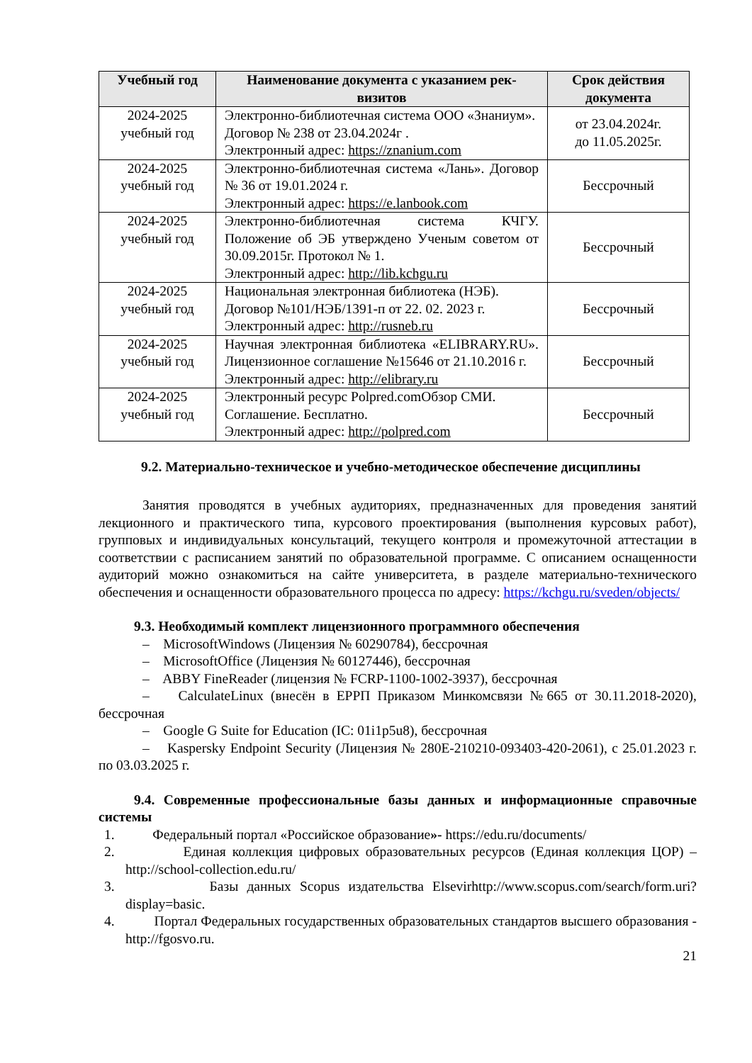| Учебный год | Наименование документа с указанием рек-визитов | Срок действия документа |
| --- | --- | --- |
| 2024-2025 учебный год | Электронно-библиотечная система ООО «Знаниум». Договор № 238 от 23.04.2024г . Электронный адрес: https://znanium.com | от 23.04.2024г. до 11.05.2025г. |
| 2024-2025 учебный год | Электронно-библиотечная система «Лань». Договор № 36 от 19.01.2024 г. Электронный адрес: https://e.lanbook.com | Бессрочный |
| 2024-2025 учебный год | Электронно-библиотечная система КЧГУ. Положение об ЭБ утверждено Ученым советом от 30.09.2015г. Протокол № 1. Электронный адрес: http://lib.kchgu.ru | Бессрочный |
| 2024-2025 учебный год | Национальная электронная библиотека (НЭБ). Договор №101/НЭБ/1391-п от 22. 02. 2023 г. Электронный адрес: http://rusneb.ru | Бессрочный |
| 2024-2025 учебный год | Научная электронная библиотека «ELIBRARY.RU». Лицензионное соглашение №15646 от 21.10.2016 г. Электронный адрес: http://elibrary.ru | Бессрочный |
| 2024-2025 учебный год | Электронный ресурс Polpred.comОбзор СМИ. Соглашение. Бесплатно. Электронный адрес: http://polpred.com | Бессрочный |
9.2. Материально-техническое и учебно-методическое обеспечение дисциплины
Занятия проводятся в учебных аудиториях, предназначенных для проведения занятий лекционного и практического типа, курсового проектирования (выполнения курсовых работ), групповых и индивидуальных консультаций, текущего контроля и промежуточной аттестации в соответствии с расписанием занятий по образовательной программе. С описанием оснащенности аудиторий можно ознакомиться на сайте университета, в разделе материально-технического обеспечения и оснащенности образовательного процесса по адресу: https://kchgu.ru/sveden/objects/
9.3. Необходимый комплект лицензионного программного обеспечения
– MicrosoftWindows (Лицензия № 60290784), бессрочная
– MicrosoftOffice (Лицензия № 60127446), бессрочная
– ABBY FineReader (лицензия № FCRP-1100-1002-3937), бессрочная
– CalculateLinux (внесён в ЕРРП Приказом Минкомсвязи №665 от 30.11.2018-2020), бессрочная
– Google G Suite for Education (IC: 01i1p5u8), бессрочная
– Kaspersky Endpoint Security (Лицензия № 280E-210210-093403-420-2061), с 25.01.2023 г. по 03.03.2025 г.
9.4. Современные профессиональные базы данных и информационные справочные системы
1. Федеральный портал «Российское образование»- https://edu.ru/documents/
2. Единая коллекция цифровых образовательных ресурсов (Единая коллекция ЦОР) – http://school-collection.edu.ru/
3. Базы данных Scopus издательства Elsevirhttp://www.scopus.com/search/form.uri?display=basic.
4. Портал Федеральных государственных образовательных стандартов высшего образования - http://fgosvo.ru.
21